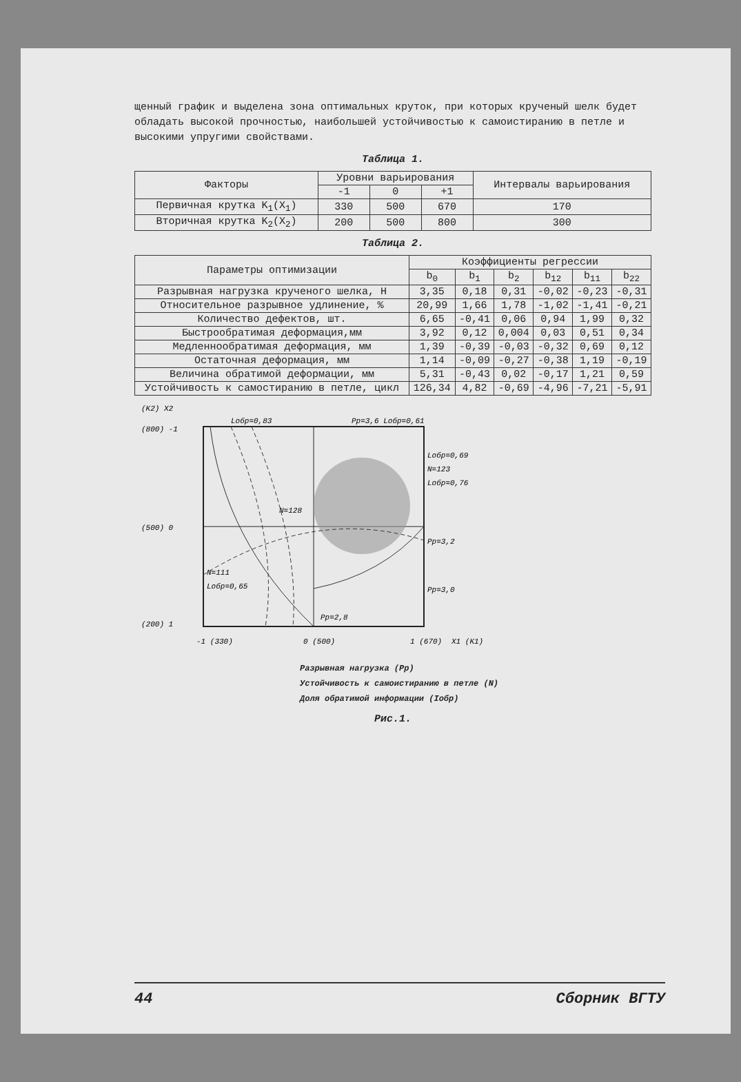щенный график и выделена зона оптимальных круток, при которых крученый шелк будет обладать высокой прочностью, наибольшей устойчивостью к самоистиранию в петле и высокими упругими свойствами.
Таблица 1.
| Факторы | Уровни варьирования | | | Интервалы варьирования |
| --- | --- | --- | --- | --- |
| | -1 | 0 | +1 | |
| Первичная крутка K<sub>1</sub>(X<sub>1</sub>) | 330 | 500 | 670 | 170 |
| Вторичная крутка K<sub>2</sub>(X<sub>2</sub>) | 200 | 500 | 800 | 300 |
Таблица 2.
| Параметры оптимизации | Коэффициенты регрессии | | | | | |
| --- | --- | --- | --- | --- | --- | --- |
| | b<sub>0</sub> | b<sub>1</sub> | b<sub>2</sub> | b<sub>12</sub> | b<sub>11</sub> | b<sub>22</sub> |
| Разрывная нагрузка крученого шелка, Н | 3,35 | 0,18 | 0,31 | -0,02 | -0,23 | -0,31 |
| Относительное разрывное удлинение, % | 20,99 | 1,66 | 1,78 | -1,02 | -1,41 | -0,21 |
| Количество дефектов, шт. | 6,65 | -0,41 | 0,06 | 0,94 | 1,99 | 0,32 |
| Быстрообратимая деформация,мм | 3,92 | 0,12 | 0,004 | 0,03 | 0,51 | 0,34 |
| Медленнообратимая деформация, мм | 1,39 | -0,39 | -0,03 | -0,32 | 0,69 | 0,12 |
| Остаточная деформация, мм | 1,14 | -0,09 | -0,27 | -0,38 | 1,19 | -0,19 |
| Величина обратимой деформации, мм | 5,31 | -0,43 | 0,02 | -0,17 | 1,21 | 0,59 |
| Устойчивость к самостиранию в петле, цикл | 126,34 | 4,82 | -0,69 | -4,96 | -7,21 | -5,91 |
(K2) X2
(800) -1
(500) 0
(200) 1
Lобр=0,83
Pp=3,6 Lобр=0,61
Lобр=0,69
N=123
Lобр=0,76
Pp=3,2
Pp=3,0
N=128
N=111
Lобр=0,65
Pp=2,8
-1 (330)
0 (500)
1 (670)
X1 (K1)
Разрывная нагрузка (Pp)
Устойчивость к самоистиранию в петле (N)
Доля обратимой информации (Iобр)
Рис.1.
44 Сборник ВГТУ